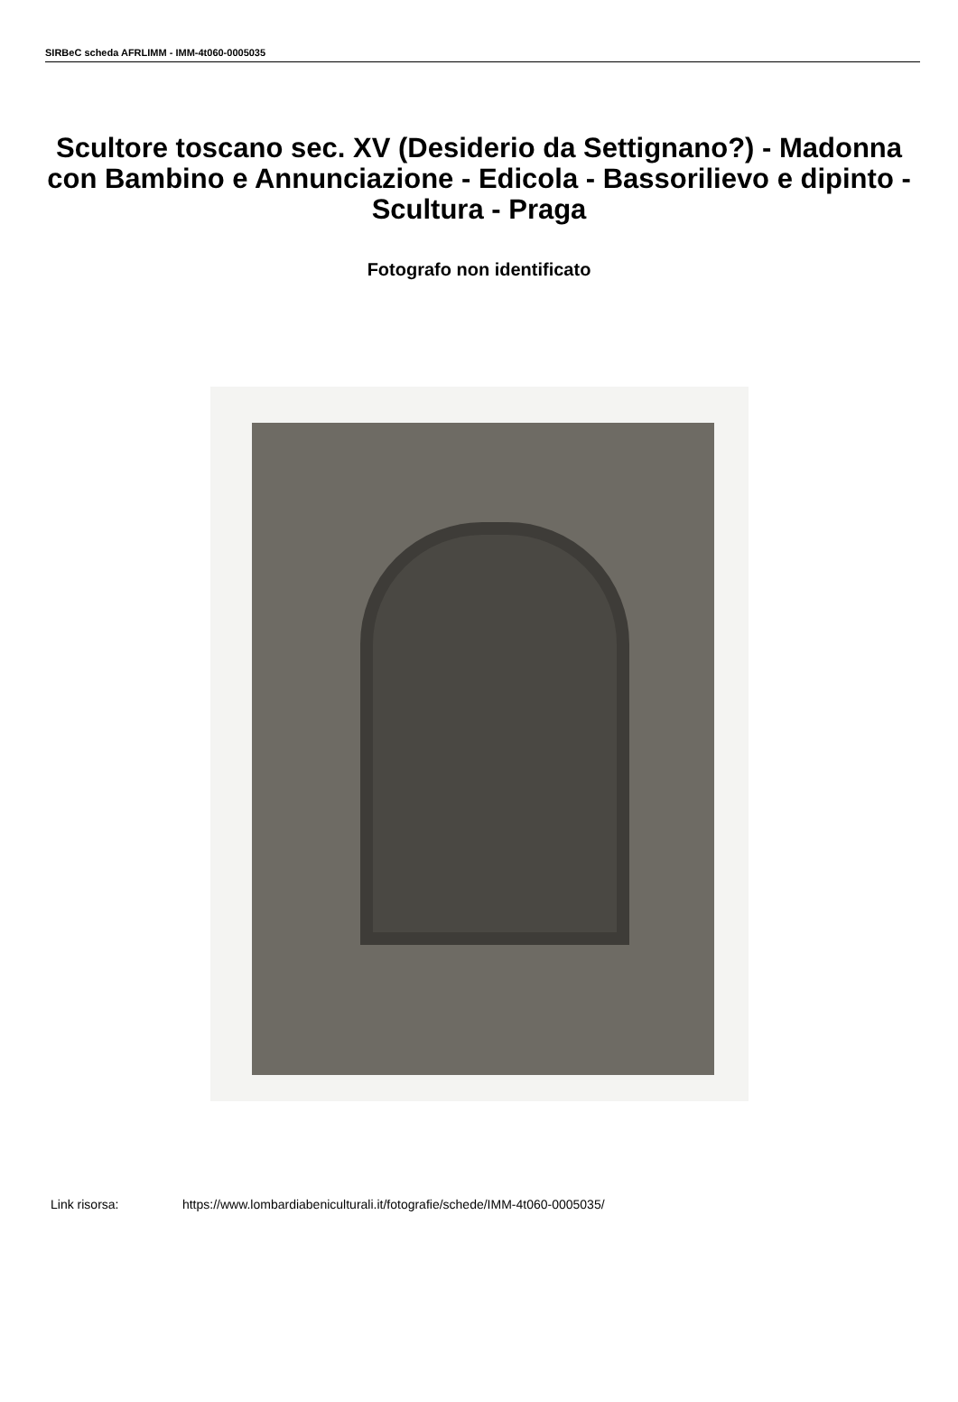SIRBeC scheda AFRLIMM - IMM-4t060-0005035
Scultore toscano sec. XV (Desiderio da Settignano?) - Madonna con Bambino e Annunciazione - Edicola - Bassorilievo e dipinto - Scultura - Praga
Fotografo non identificato
Link risorsa: https://www.lombardiabeniculturali.it/fotografie/schede/IMM-4t060-0005035/